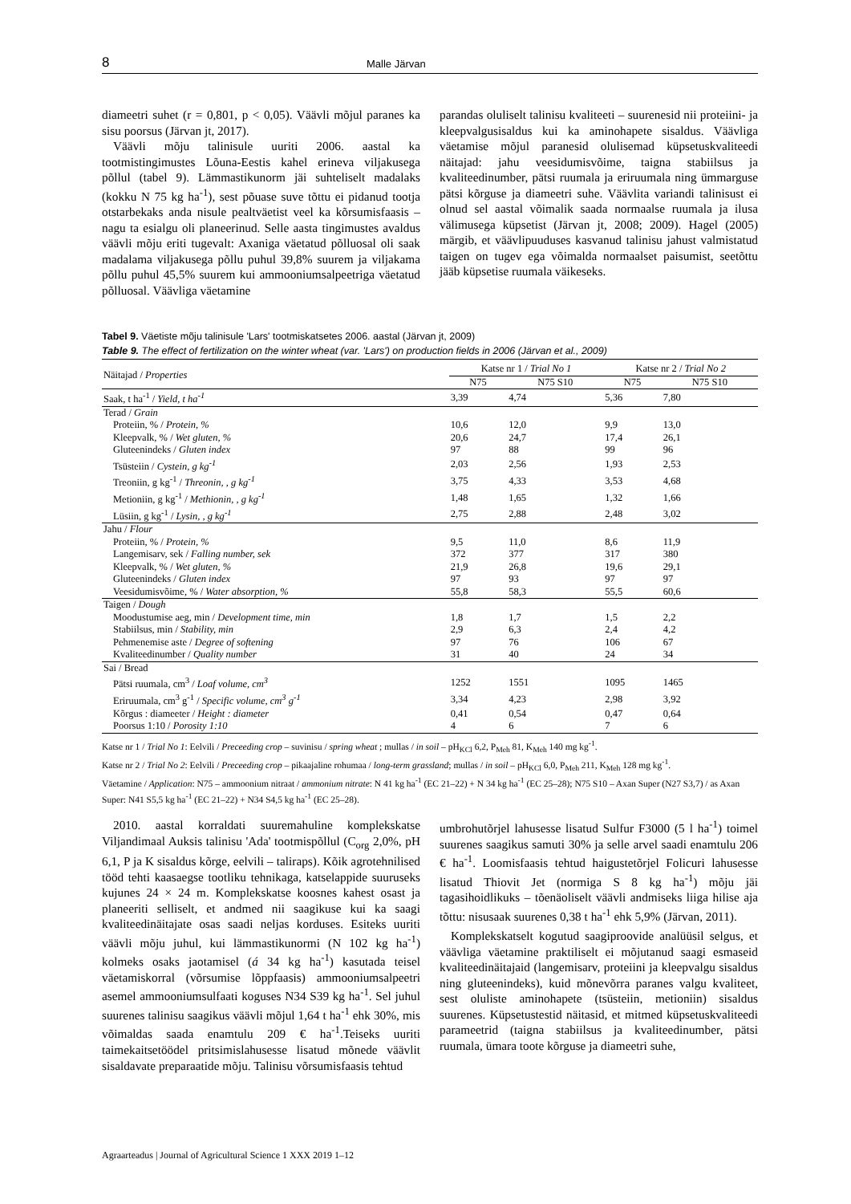8 Malle Järvan
diameetri suhet (r = 0,801, p < 0,05). Väävli mõjul paranes ka sisu poorsus (Järvan jt, 2017).
Väävli mõju talinisule uuriti 2006. aastal ka tootmistingimustes Lõuna-Eestis kahel erineva viljakusega põllul (tabel 9). Lämmastikunorm jäi suhteliselt madalaks (kokku N 75 kg ha<sup>-1</sup>), sest põuase suve tõttu ei pidanud tootja otstarbekaks anda nisule pealtväetist veel ka kõrsumisfaasis – nagu ta esialgu oli planeerinud. Selle aasta tingimustes avaldus väävli mõju eriti tugevalt: Axaniga väetatud põlluosal oli saak madalama viljakusega põllu puhul 39,8% suurem ja viljakama põllu puhul 45,5% suurem kui ammooniumsalpeetriga väetatud põlluosal. Väävliga väetamine
parandas oluliselt talinisu kvaliteeti – suurenesid nii proteiini- ja kleepvalgusisaldus kui ka aminohapete sisaldus. Väävliga väetamise mõjul paranesid olulisemad küpsetuskvaliteedi näitajad: jahu veesidumisvõime, taigna stabiilsus ja kvaliteedinumber, pätsi ruumala ja eriruumala ning ümmarguse pätsi kõrguse ja diameetri suhe. Väävlita variandi talinisust ei olnud sel aastal võimalik saada normaalse ruumala ja ilusa välimusega küpsetist (Järvan jt, 2008; 2009). Hagel (2005) märgib, et väävlipuuduses kasvanud talinisu jahust valmistatud taigen on tugev ega võimalda normaalset paisumist, seetõttu jääb küpsetise ruumala väikeseks.
Tabel 9. Väetiste mõju talinisule 'Lars' tootmiskatsetes 2006. aastal (Järvan jt, 2009)
Table 9. The effect of fertilization on the winter wheat (var. 'Lars') on production fields in 2006 (Järvan et al., 2009)
| Näitajad / Properties | Katse nr 1 / Trial No 1 | | Katse nr 2 / Trial No 2 | |
| --- | --- | --- | --- | --- |
| | N75 | N75 S10 | N75 | N75 S10 |
| Saak, t ha<sup>-1</sup> / Yield, t ha<sup>-1</sup> | 3,39 | 4,74 | 5,36 | 7,80 |
| Terad / Grain | | | | |
| Proteiin, % / Protein, % | 10,6 | 12,0 | 9,9 | 13,0 |
| Kleepvalk, % / Wet gluten, % | 20,6 | 24,7 | 17,4 | 26,1 |
| Gluteenindeks / Gluten index | 97 | 88 | 99 | 96 |
| Tsüsteiin / Cystein, g kg<sup>-1</sup> | 2,03 | 2,56 | 1,93 | 2,53 |
| Treoniin, g kg<sup>-1</sup> / Threonin, , g kg<sup>-1</sup> | 3,75 | 4,33 | 3,53 | 4,68 |
| Metioniin, g kg<sup>-1</sup> / Methionin, , g kg<sup>-1</sup> | 1,48 | 1,65 | 1,32 | 1,66 |
| Lüsiin, g kg<sup>-1</sup> / Lysin, , g kg<sup>-1</sup> | 2,75 | 2,88 | 2,48 | 3,02 |
| Jahu / Flour | | | | |
| Proteiin, % / Protein, % | 9,5 | 11,0 | 8,6 | 11,9 |
| Langemisarv, sek / Falling number, sek | 372 | 377 | 317 | 380 |
| Kleepvalk, % / Wet gluten, % | 21,9 | 26,8 | 19,6 | 29,1 |
| Gluteenindeks / Gluten index | 97 | 93 | 97 | 97 |
| Veesidumisvõime, % / Water absorption, % | 55,8 | 58,3 | 55,5 | 60,6 |
| Taigen / Dough | | | | |
| Moodustumise aeg, min / Development time, min | 1,8 | 1,7 | 1,5 | 2,2 |
| Stabiilsus, min / Stability, min | 2,9 | 6,3 | 2,4 | 4,2 |
| Pehmenemise aste / Degree of softening | 97 | 76 | 106 | 67 |
| Kvaliteedinumber / Quality number | 31 | 40 | 24 | 34 |
| Sai / Bread | | | | |
| Pätsi ruumala, cm<sup>3</sup> / Loaf volume, cm<sup>3</sup> | 1252 | 1551 | 1095 | 1465 |
| Eriruumala, cm<sup>3</sup> g<sup>-1</sup> / Specific volume, cm<sup>3</sup> g<sup>-1</sup> | 3,34 | 4,23 | 2,98 | 3,92 |
| Kõrgus : diameeter / Height : diameter | 0,41 | 0,54 | 0,47 | 0,64 |
| Poorsus 1:10 / Porosity 1:10 | 4 | 6 | 7 | 6 |
Katse nr 1 / Trial No 1: Eelvili / Preceeding crop – suvinisu / spring wheat ; mullas / in soil – pH<sub>KCl</sub> 6,2, P<sub>Meh</sub> 81, K<sub>Meh</sub> 140 mg kg<sup>-1</sup>.
Katse nr 2 / Trial No 2: Eelvili / Preceeding crop – pikaajaline rohumaa / long-term grassland; mullas / in soil – pH<sub>KCl</sub> 6,0, P<sub>Meh</sub> 211, K<sub>Meh</sub> 128 mg kg<sup>-1</sup>.
Väetamine / Application: N75 – ammoonium nitraat / ammonium nitrate: N 41 kg ha<sup>-1</sup> (EC 21–22) + N 34 kg ha<sup>-1</sup> (EC 25–28); N75 S10 – Axan Super (N27 S3,7) / as Axan Super: N41 S5,5 kg ha<sup>-1</sup> (EC 21–22) + N34 S4,5 kg ha<sup>-1</sup> (EC 25–28).
2010. aastal korraldati suuremahuline komplekskatse Viljandimaal Auksis talinisu 'Ada' tootmispõllul (C<sub>org</sub> 2,0%, pH 6,1, P ja K sisaldus kõrge, eelvili – taliraps). Kõik agrotehnilised tööd tehti kaasaegse tootliku tehnikaga, katselappide suuruseks kujunes 24 × 24 m. Komplekskatse koosnes kahest osast ja planeeriti selliselt, et andmed nii saagikuse kui ka saagi kvaliteedinäitajate osas saadi neljas korduses. Esiteks uuriti väävli mõju juhul, kui lämmastikunormi (N 102 kg ha<sup>-1</sup>) kolmeks osaks jaotamisel (á 34 kg ha<sup>-1</sup>) kasutada teisel väetamiskorral (võrsumise lõppfaasis) ammooniumsalpeetri asemel ammooniumsulfaati koguses N34 S39 kg ha<sup>-1</sup>. Sel juhul suurenes talinisu saagikus väävli mõjul 1,64 t ha<sup>-1</sup> ehk 30%, mis võimaldas saada enamtulu 209 € ha<sup>-1</sup>.Teiseks uuriti taimekaitsetöödel pritsimislahusesse lisatud mõnede väävlit sisaldavate preparaatide mõju. Talinisu võrsumisfaasis tehtud
umbrohutõrjel lahusesse lisatud Sulfur F3000 (5 l ha<sup>-1</sup>) toimel suurenes saagikus samuti 30% ja selle arvel saadi enamtulu 206 € ha<sup>-1</sup>. Loomisfaasis tehtud haigustetõrjel Folicuri lahusesse lisatud Thiovit Jet (normiga S 8 kg ha<sup>-1</sup>) mõju jäi tagasihoidlikuks – tõenäoliselt väävli andmiseks liiga hilise aja tõttu: nisusaak suurenes 0,38 t ha<sup>-1</sup> ehk 5,9% (Järvan, 2011).
Komplekskatselt kogutud saagiproovide analüüsil selgus, et väävliga väetamine praktiliselt ei mõjutanud saagi esmaseid kvaliteedinäitajaid (langemisarv, proteiini ja kleepvalgu sisaldus ning gluteenindeks), kuid mõnevõrra paranes valgu kvaliteet, sest oluliste aminohapete (tsüsteiin, metioniin) sisaldus suurenes. Küpsetustestid näitasid, et mitmed küpsetuskvaliteedi parameetrid (taigna stabiilsus ja kvaliteedinumber, pätsi ruumala, ümara toote kõrguse ja diameetri suhe,
Agraarteadus | Journal of Agricultural Science 1 XXX 2019 1–12